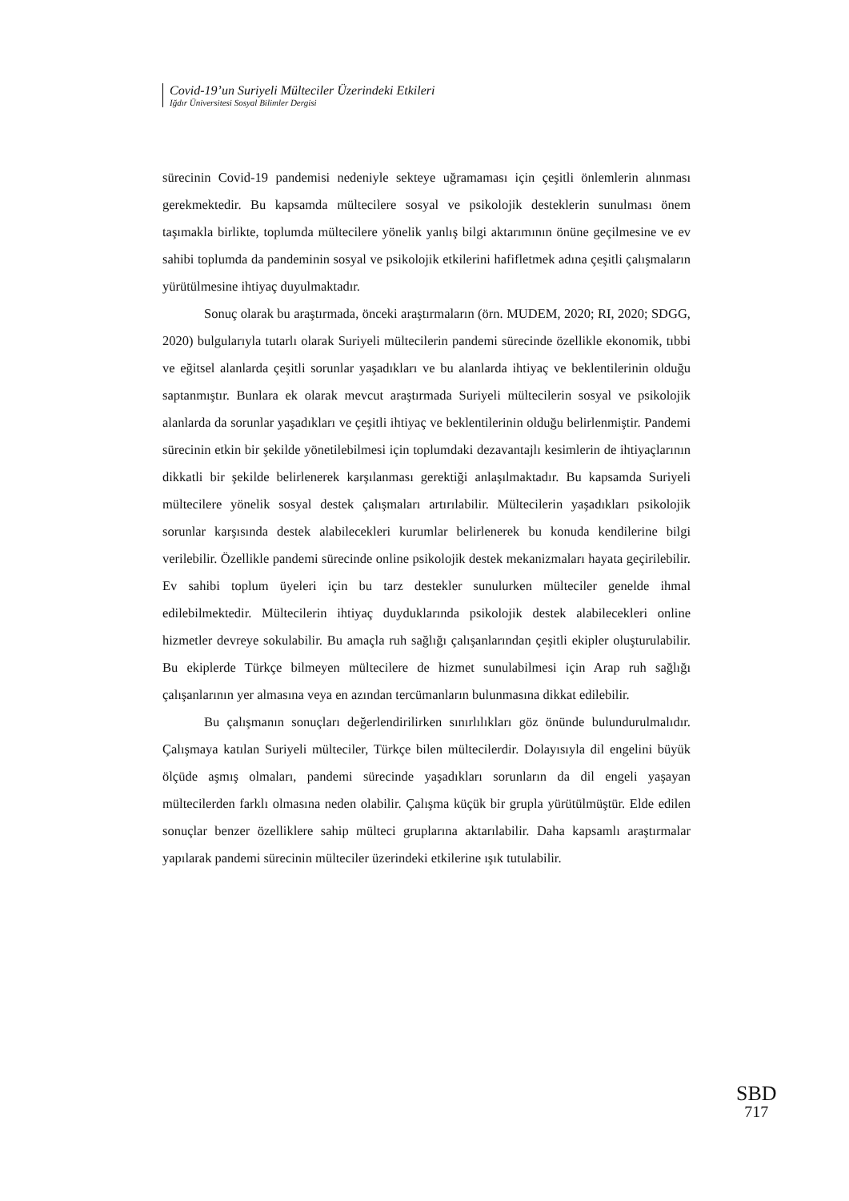Covid-19’un Suriyeli Mülteciler Üzerindeki Etkileri
Iğdır Üniversitesi Sosyal Bilimler Dergisi
sürecinin Covid-19 pandemisi nedeniyle sekteye uğramaması için çeşitli önlemlerin alınması gerekmektedir. Bu kapsamda mültecilere sosyal ve psikolojik desteklerin sunulması önem taşımakla birlikte, toplumda mültecilere yönelik yanlış bilgi aktarımının önüne geçilmesine ve ev sahibi toplumda da pandeminin sosyal ve psikolojik etkilerini hafifletmek adına çeşitli çalışmaların yürütülmesine ihtiyaç duyulmaktadır.
Sonuç olarak bu araştırmada, önceki araştırmaların (örn. MUDEM, 2020; RI, 2020; SDGG, 2020) bulgularıyla tutarlı olarak Suriyeli mültecilerin pandemi sürecinde özellikle ekonomik, tıbbi ve eğitsel alanlarda çeşitli sorunlar yaşadıkları ve bu alanlarda ihtiyaç ve beklentilerinin olduğu saptanmıştır. Bunlara ek olarak mevcut araştırmada Suriyeli mültecilerin sosyal ve psikolojik alanlarda da sorunlar yaşadıkları ve çeşitli ihtiyaç ve beklentilerinin olduğu belirlenmiştir. Pandemi sürecinin etkin bir şekilde yönetilebilmesi için toplumdaki dezavantajlı kesimlerin de ihtiyaçlarının dikkatli bir şekilde belirlenerek karşılanması gerektiği anlaşılmaktadır. Bu kapsamda Suriyeli mültecilere yönelik sosyal destek çalışmaları artırılabilir. Mültecilerin yaşadıkları psikolojik sorunlar karşısında destek alabilecekleri kurumlar belirlenerek bu konuda kendilerine bilgi verilebilir. Özellikle pandemi sürecinde online psikolojik destek mekanizmaları hayata geçirilebilir. Ev sahibi toplum üyeleri için bu tarz destekler sunulurken mülteciler genelde ihmal edilebilmektedir. Mültecilerin ihtiyaç duyduklarında psikolojik destek alabilecekleri online hizmetler devreye sokulabilir. Bu amaçla ruh sağlığı çalışanlarından çeşitli ekipler oluşturulabilir. Bu ekiplerde Türkçe bilmeyen mültecilere de hizmet sunulabilmesi için Arap ruh sağlığı çalışanlarının yer almasına veya en azından tercümanların bulunmasına dikkat edilebilir.
Bu çalışmanın sonuçları değerlendirilirken sınırlılıkları göz önünde bulundurulmalıdır. Çalışmaya katılan Suriyeli mülteciler, Türkçe bilen mültecilerdir. Dolayısıyla dil engelini büyük ölçüde aşmış olmaları, pandemi sürecinde yaşadıkları sorunların da dil engeli yaşayan mültecilerden farklı olmasına neden olabilir. Çalışma küçük bir grupla yürütülmüştür. Elde edilen sonuçlar benzer özelliklere sahip mülteci gruplarına aktarılabilir. Daha kapsamlı araştırmalar yapılarak pandemi sürecinin mülteciler üzerindeki etkilerine ışık tutulabilir.
SBD
717